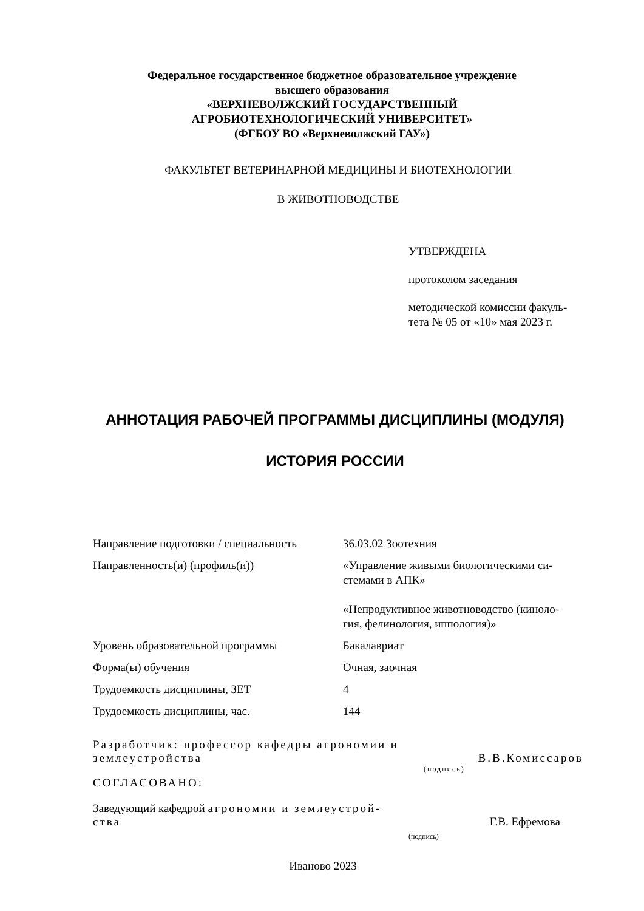Федеральное государственное бюджетное образовательное учреждение
высшего образования
«ВЕРХНЕВОЛЖСКИЙ ГОСУДАРСТВЕННЫЙ
АГРОБИОТЕХНОЛОГИЧЕСКИЙ УНИВЕРСИТЕТ»
(ФГБОУ ВО «Верхневолжский ГАУ»)
ФАКУЛЬТЕТ ВЕТЕРИНАРНОЙ МЕДИЦИНЫ И БИОТЕХНОЛОГИИ
В ЖИВОТНОВОДСТВЕ
УТВЕРЖДЕНА
протоколом заседания
методической комиссии факуль-
тета № 05 от «10» мая 2023 г.
АННОТАЦИЯ РАБОЧЕЙ ПРОГРАММЫ ДИСЦИПЛИНЫ (МОДУЛЯ)
ИСТОРИЯ РОССИИ
| Направление подготовки / специальность | 36.03.02 Зоотехния |
| Направленность(и) (профиль(и)) | «Управление живыми биологическими си- стемами в АПК» «Непродуктивное животноводство (киноло- гия, фелинология, иппология)» |
| Уровень образовательной программы | Бакалавриат |
| Форма(ы) обучения | Очная, заочная |
| Трудоемкость дисциплины, ЗЕТ | 4 |
| Трудоемкость дисциплины, час. | 144 |
Разработчик: профессор кафедры агрономии и землеустройства
В.В.Комиссаров
(подпись)
СОГЛАСОВАНО:
Заведующий кафедрой агрономии и землеустрой-
ства
Г.В. Ефремова
(подпись)
Иваново 2023